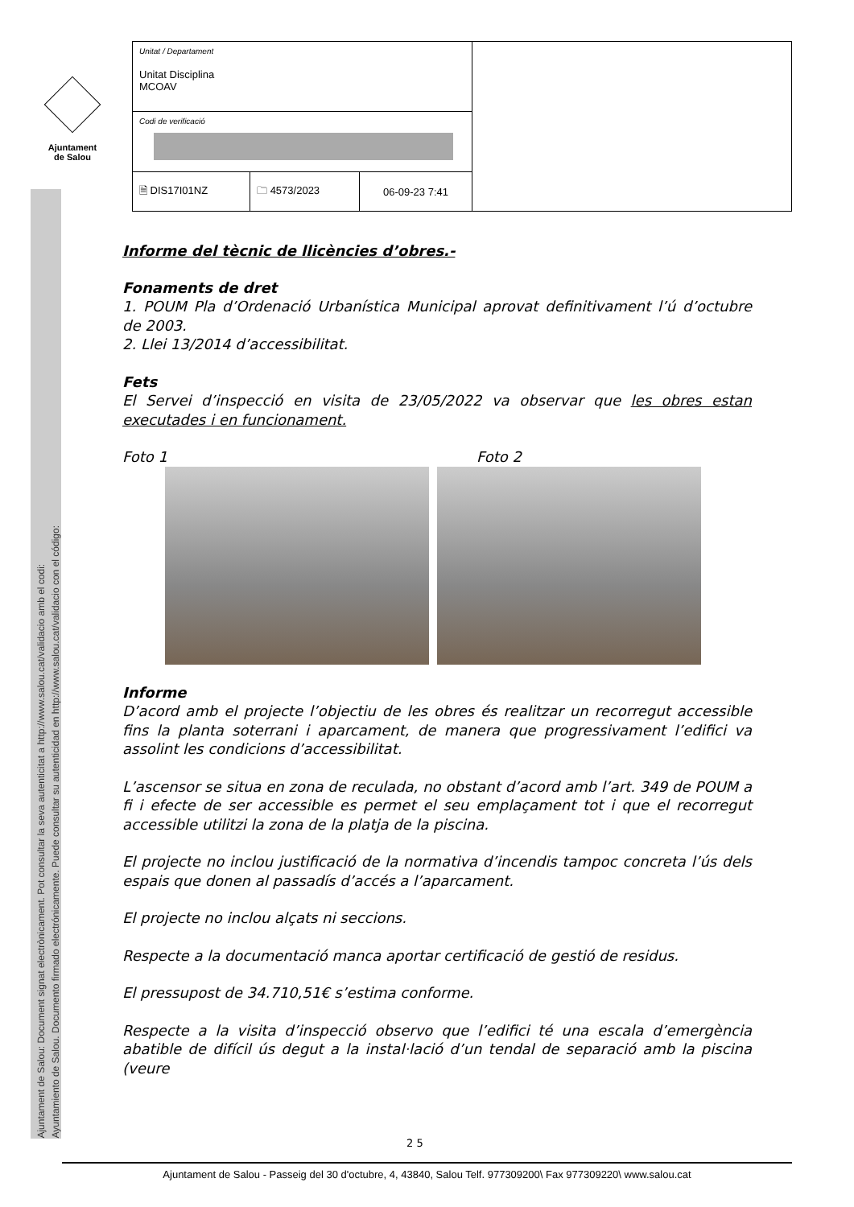Ajuntament
de Salou
Ajuntament de Salou: Document signat electrònicament. Pot consultar la seva autenticitat a http://www.salou.cat/validacio amb el codi:
Ayuntamiento de Salou. Documento firmado electrónicamente. Puede consultar su autenticidad en http://www.salou.cat/validacio con el código:
| Unitat / Departament Unitat Disciplina MCOAV | | | |
| Codi de verificació | | | |
| 🗎 DIS17I01NZ | 🗀 4573/2023 | 06-09-23 7:41 | |
Informe del tècnic de llicències d’obres.-
Fonaments de dret
1. POUM Pla d’Ordenació Urbanística Municipal aprovat definitivament l’ú d’octubre de 2003.
2. Llei 13/2014 d’accessibilitat.
Fets
El Servei d’inspecció en visita de 23/05/2022 va observar que les obres estan executades i en funcionament.
Foto 1 Foto 2
Informe
D’acord amb el projecte l’objectiu de les obres és realitzar un recorregut accessible fins la planta soterrani i aparcament, de manera que progressivament l’edifici va assolint les condicions d’accessibilitat.
L’ascensor se situa en zona de reculada, no obstant d’acord amb l’art. 349 de POUM a fi i efecte de ser accessible es permet el seu emplaçament tot i que el recorregut accessible utilitzi la zona de la platja de la piscina.
El projecte no inclou justificació de la normativa d’incendis tampoc concreta l’ús dels espais que donen al passadís d’accés a l’aparcament.
El projecte no inclou alçats ni seccions.
Respecte a la documentació manca aportar certificació de gestió de residus.
El pressupost de 34.710,51€ s’estima conforme.
Respecte a la visita d’inspecció observo que l’edifici té una escala d’emergència abatible de difícil ús degut a la instal·lació d’un tendal de separació amb la piscina (veure
2 5
Ajuntament de Salou - Passeig del 30 d'octubre, 4, 43840, Salou Telf. 977309200\ Fax 977309220\ www.salou.cat